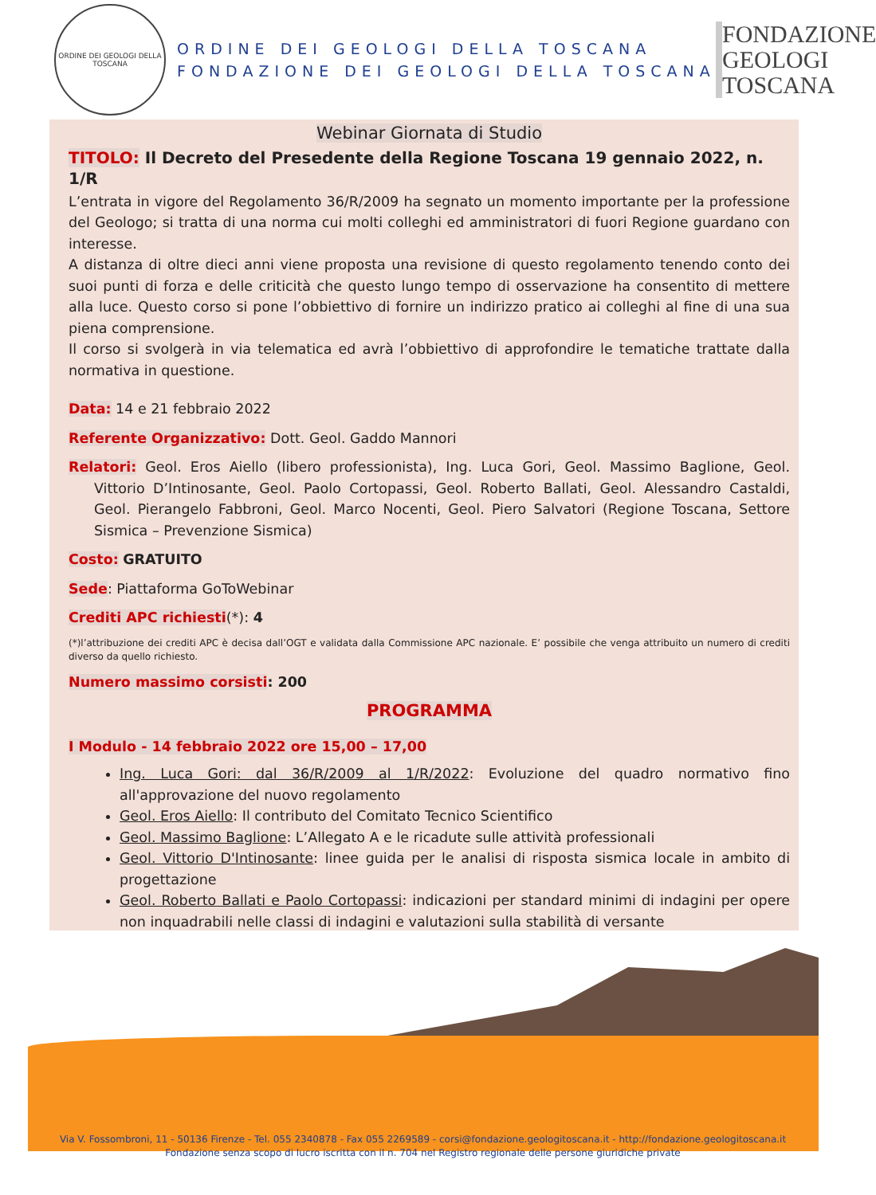ORDINE DEI GEOLOGI DELLA TOSCANA
ORDINE DEI GEOLOGI DELLA TOSCANA
FONDAZIONE DEI GEOLOGI DELLA TOSCANA
FONDAZIONE GEOLOGI TOSCANA
Webinar Giornata di Studio
TITOLO: Il Decreto del Presedente della Regione Toscana 19 gennaio 2022, n. 1/R
L’entrata in vigore del Regolamento 36/R/2009 ha segnato un momento importante per la professione del Geologo; si tratta di una norma cui molti colleghi ed amministratori di fuori Regione guardano con interesse.
A distanza di oltre dieci anni viene proposta una revisione di questo regolamento tenendo conto dei suoi punti di forza e delle criticità che questo lungo tempo di osservazione ha consentito di mettere alla luce. Questo corso si pone l’obbiettivo di fornire un indirizzo pratico ai colleghi al fine di una sua piena comprensione.
Il corso si svolgerà in via telematica ed avrà l’obbiettivo di approfondire le tematiche trattate dalla normativa in questione.
Data: 14 e 21 febbraio 2022
Referente Organizzativo: Dott. Geol. Gaddo Mannori
Relatori: Geol. Eros Aiello (libero professionista), Ing. Luca Gori, Geol. Massimo Baglione, Geol. Vittorio D’Intinosante, Geol. Paolo Cortopassi, Geol. Roberto Ballati, Geol. Alessandro Castaldi, Geol. Pierangelo Fabbroni, Geol. Marco Nocenti, Geol. Piero Salvatori (Regione Toscana, Settore Sismica – Prevenzione Sismica)
Costo: GRATUITO
Sede: Piattaforma GoToWebinar
Crediti APC richiesti(*): 4
(*)l’attribuzione dei crediti APC è decisa dall’OGT e validata dalla Commissione APC nazionale. E’ possibile che venga attribuito un numero di crediti diverso da quello richiesto.
Numero massimo corsisti: 200
PROGRAMMA
I Modulo - 14 febbraio 2022 ore 15,00 – 17,00
Ing. Luca Gori: dal 36/R/2009 al 1/R/2022: Evoluzione del quadro normativo fino all'approvazione del nuovo regolamento
Geol. Eros Aiello: Il contributo del Comitato Tecnico Scientifico
Geol. Massimo Baglione: L’Allegato A e le ricadute sulle attività professionali
Geol. Vittorio D'Intinosante: linee guida per le analisi di risposta sismica locale in ambito di progettazione
Geol. Roberto Ballati e Paolo Cortopassi: indicazioni per standard minimi di indagini per opere non inquadrabili nelle classi di indagini e valutazioni sulla stabilità di versante
Via V. Fossombroni, 11 - 50136 Firenze - Tel. 055 2340878 - Fax 055 2269589 - corsi@fondazione.geologitoscana.it - http://fondazione.geologitoscana.it
Fondazione senza scopo di lucro iscritta con il n. 704 nel Registro regionale delle persone giuridiche private